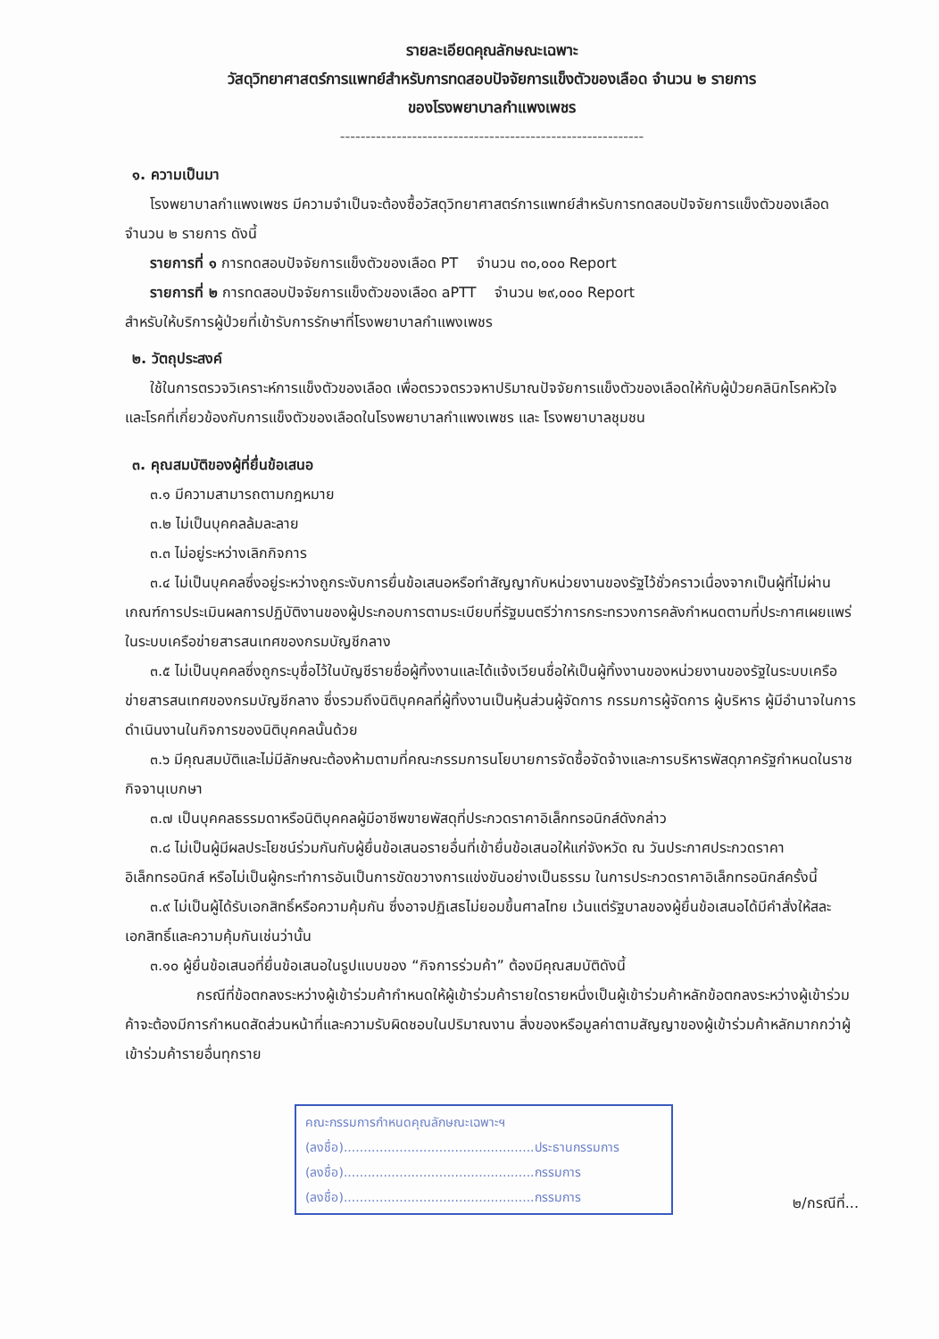รายละเอียดคุณลักษณะเฉพาะ
วัสดุวิทยาศาสตร์การแพทย์สำหรับการทดสอบปัจจัยการแข็งตัวของเลือด จำนวน ๒ รายการ
ของโรงพยาบาลกำแพงเพชร
-----------------------------------------------------------
๑. ความเป็นมา
โรงพยาบาลกำแพงเพชร มีความจำเป็นจะต้องซื้อวัสดุวิทยาศาสตร์การแพทย์สำหรับการทดสอบปัจจัยการแข็งตัวของเลือด จำนวน ๒ รายการ ดังนี้
รายการที่ ๑ การทดสอบปัจจัยการแข็งตัวของเลือด PT จำนวน ๓๐,๐๐๐ Report
รายการที่ ๒ การทดสอบปัจจัยการแข็งตัวของเลือด aPTT จำนวน ๒๙,๐๐๐ Report
สำหรับให้บริการผู้ป่วยที่เข้ารับการรักษาที่โรงพยาบาลกำแพงเพชร
๒. วัตถุประสงค์
ใช้ในการตรวจวิเคราะห์การแข็งตัวของเลือด เพื่อตรวจตรวจหาปริมาณปัจจัยการแข็งตัวของเลือดให้กับผู้ป่วยคลินิกโรคหัวใจ และโรคที่เกี่ยวข้องกับการแข็งตัวของเลือดในโรงพยาบาลกำแพงเพชร และ โรงพยาบาลชุมชน
๓. คุณสมบัติของผู้ที่ยื่นข้อเสนอ
๓.๑ มีความสามารถตามกฎหมาย
๓.๒ ไม่เป็นบุคคลล้มละลาย
๓.๓ ไม่อยู่ระหว่างเลิกกิจการ
๓.๔ ไม่เป็นบุคคลซึ่งอยู่ระหว่างถูกระงับการยื่นข้อเสนอหรือทำสัญญากับหน่วยงานของรัฐไว้ชั่วคราวเนื่องจากเป็นผู้ที่ไม่ผ่านเกณฑ์การประเมินผลการปฏิบัติงานของผู้ประกอบการตามระเบียบที่รัฐมนตรีว่าการกระทรวงการคลังกำหนดตามที่ประกาศเผยแพร่ในระบบเครือข่ายสารสนเทศของกรมบัญชีกลาง
๓.๕ ไม่เป็นบุคคลซึ่งถูกระบุชื่อไว้ในบัญชีรายชื่อผู้ทิ้งงานและได้แจ้งเวียนชื่อให้เป็นผู้ทิ้งงานของหน่วยงานของรัฐในระบบเครือข่ายสารสนเทศของกรมบัญชีกลาง ซึ่งรวมถึงนิติบุคคลที่ผู้ทิ้งงานเป็นหุ้นส่วนผู้จัดการ กรรมการผู้จัดการ ผู้บริหาร ผู้มีอำนาจในการดำเนินงานในกิจการของนิติบุคคลนั้นด้วย
๓.๖ มีคุณสมบัติและไม่มีลักษณะต้องห้ามตามที่คณะกรรมการนโยบายการจัดซื้อจัดจ้างและการบริหารพัสดุภาครัฐกำหนดในราชกิจจานุเบกษา
๓.๗ เป็นบุคคลธรรมดาหรือนิติบุคคลผู้มีอาชีพขายพัสดุที่ประกวดราคาอิเล็กทรอนิกส์ดังกล่าว
๓.๘ ไม่เป็นผู้มีผลประโยชน์ร่วมกันกับผู้ยื่นข้อเสนอรายอื่นที่เข้ายื่นข้อเสนอให้แก่จังหวัด ณ วันประกาศประกวดราคาอิเล็กทรอนิกส์ หรือไม่เป็นผู้กระทำการอันเป็นการขัดขวางการแข่งขันอย่างเป็นธรรม ในการประกวดราคาอิเล็กทรอนิกส์ครั้งนี้
๓.๙ ไม่เป็นผู้ได้รับเอกสิทธิ์หรือความคุ้มกัน ซึ่งอาจปฏิเสธไม่ยอมขึ้นศาลไทย เว้นแต่รัฐบาลของผู้ยื่นข้อเสนอได้มีคำสั่งให้สละเอกสิทธิ์และความคุ้มกันเช่นว่านั้น
๓.๑๐ ผู้ยื่นข้อเสนอที่ยื่นข้อเสนอในรูปแบบของ “กิจการร่วมค้า” ต้องมีคุณสมบัติดังนี้
กรณีที่ข้อตกลงระหว่างผู้เข้าร่วมค้ากำหนดให้ผู้เข้าร่วมค้ารายใดรายหนึ่งเป็นผู้เข้าร่วมค้าหลักข้อตกลงระหว่างผู้เข้าร่วมค้าจะต้องมีการกำหนดสัดส่วนหน้าที่และความรับผิดชอบในปริมาณงาน สิ่งของหรือมูลค่าตามสัญญาของผู้เข้าร่วมค้าหลักมากกว่าผู้เข้าร่วมค้ารายอื่นทุกราย
คณะกรรมการกำหนดคุณลักษณะเฉพาะฯ
(ลงชื่อ)................................................ประธานกรรมการ
(ลงชื่อ)................................................กรรมการ
(ลงชื่อ)................................................กรรมการ
๒/กรณีที่...